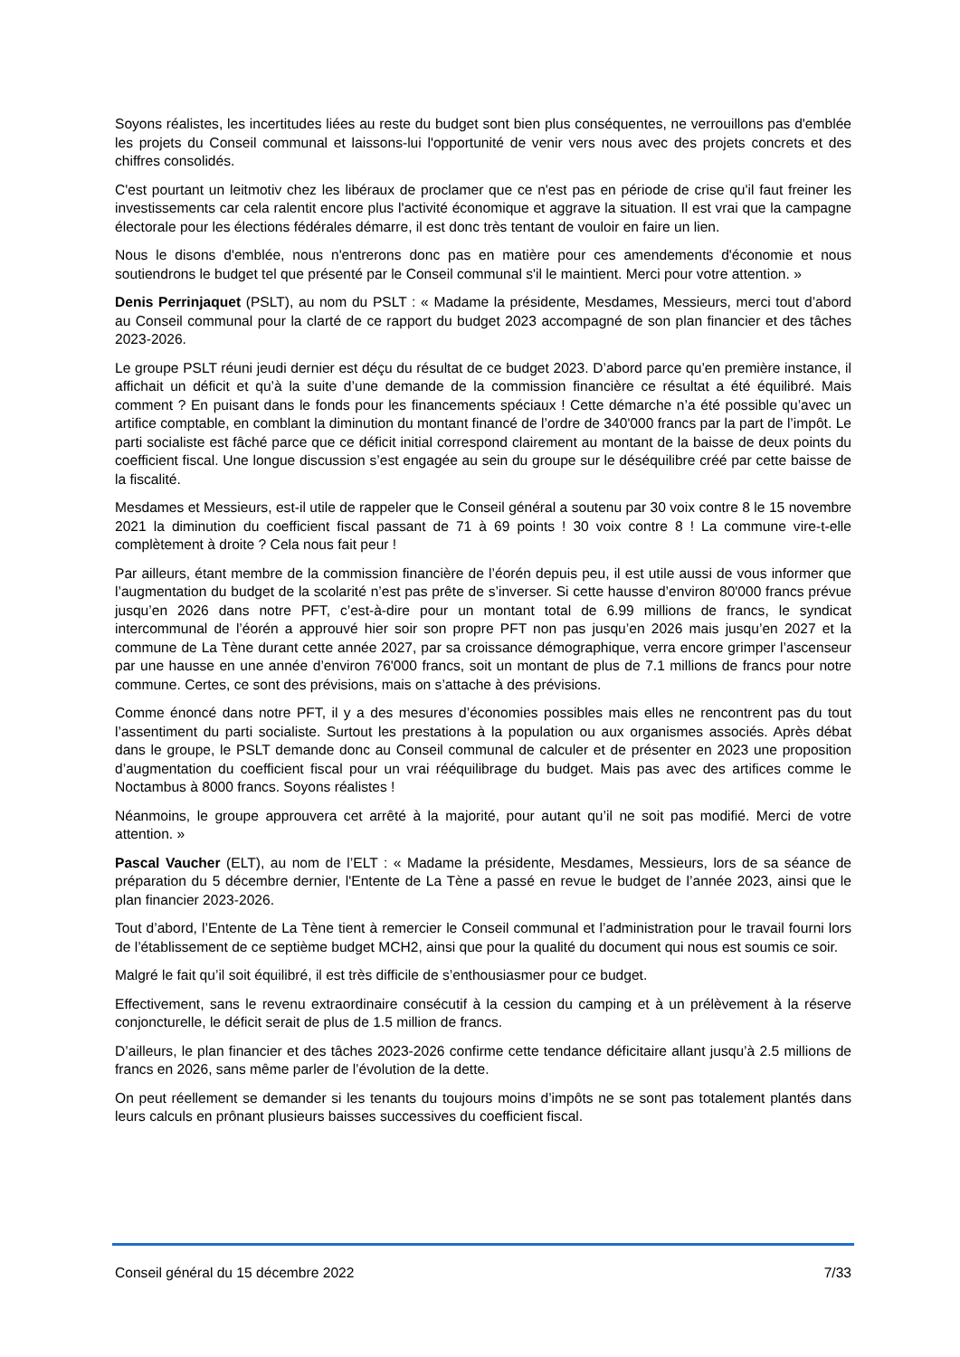Soyons réalistes, les incertitudes liées au reste du budget sont bien plus conséquentes, ne verrouillons pas d'emblée les projets du Conseil communal et laissons-lui l'opportunité de venir vers nous avec des projets concrets et des chiffres consolidés.
C'est pourtant un leitmotiv chez les libéraux de proclamer que ce n'est pas en période de crise qu'il faut freiner les investissements car cela ralentit encore plus l'activité économique et aggrave la situation. Il est vrai que la campagne électorale pour les élections fédérales démarre, il est donc très tentant de vouloir en faire un lien.
Nous le disons d'emblée, nous n'entrerons donc pas en matière pour ces amendements d'économie et nous soutiendrons le budget tel que présenté par le Conseil communal s'il le maintient. Merci pour votre attention. »
Denis Perrinjaquet (PSLT), au nom du PSLT : « Madame la présidente, Mesdames, Messieurs, merci tout d’abord au Conseil communal pour la clarté de ce rapport du budget 2023 accompagné de son plan financier et des tâches 2023-2026.
Le groupe PSLT réuni jeudi dernier est déçu du résultat de ce budget 2023. D’abord parce qu’en première instance, il affichait un déficit et qu’à la suite d’une demande de la commission financière ce résultat a été équilibré. Mais comment ? En puisant dans le fonds pour les financements spéciaux ! Cette démarche n’a été possible qu’avec un artifice comptable, en comblant la diminution du montant financé de l’ordre de 340'000 francs par la part de l’impôt. Le parti socialiste est fâché parce que ce déficit initial correspond clairement au montant de la baisse de deux points du coefficient fiscal. Une longue discussion s’est engagée au sein du groupe sur le déséquilibre créé par cette baisse de la fiscalité.
Mesdames et Messieurs, est-il utile de rappeler que le Conseil général a soutenu par 30 voix contre 8 le 15 novembre 2021 la diminution du coefficient fiscal passant de 71 à 69 points ! 30 voix contre 8 ! La commune vire-t-elle complètement à droite ? Cela nous fait peur !
Par ailleurs, étant membre de la commission financière de l’éorén depuis peu, il est utile aussi de vous informer que l’augmentation du budget de la scolarité n’est pas prête de s’inverser. Si cette hausse d’environ 80'000 francs prévue jusqu’en 2026 dans notre PFT, c’est-à-dire pour un montant total de 6.99 millions de francs, le syndicat intercommunal de l’éorén a approuvé hier soir son propre PFT non pas jusqu’en 2026 mais jusqu’en 2027 et la commune de La Tène durant cette année 2027, par sa croissance démographique, verra encore grimper l’ascenseur par une hausse en une année d’environ 76'000 francs, soit un montant de plus de 7.1 millions de francs pour notre commune. Certes, ce sont des prévisions, mais on s’attache à des prévisions.
Comme énoncé dans notre PFT, il y a des mesures d’économies possibles mais elles ne rencontrent pas du tout l’assentiment du parti socialiste. Surtout les prestations à la population ou aux organismes associés. Après débat dans le groupe, le PSLT demande donc au Conseil communal de calculer et de présenter en 2023 une proposition d’augmentation du coefficient fiscal pour un vrai rééquilibrage du budget. Mais pas avec des artifices comme le Noctambus à 8000 francs. Soyons réalistes !
Néanmoins, le groupe approuvera cet arrêté à la majorité, pour autant qu’il ne soit pas modifié. Merci de votre attention. »
Pascal Vaucher (ELT), au nom de l’ELT : « Madame la présidente, Mesdames, Messieurs, lors de sa séance de préparation du 5 décembre dernier, l'Entente de La Tène a passé en revue le budget de l’année 2023, ainsi que le plan financier 2023-2026.
Tout d’abord, l’Entente de La Tène tient à remercier le Conseil communal et l’administration pour le travail fourni lors de l’établissement de ce septième budget MCH2, ainsi que pour la qualité du document qui nous est soumis ce soir.
Malgré le fait qu’il soit équilibré, il est très difficile de s’enthousiasmer pour ce budget.
Effectivement, sans le revenu extraordinaire consécutif à la cession du camping et à un prélèvement à la réserve conjoncturelle, le déficit serait de plus de 1.5 million de francs.
D’ailleurs, le plan financier et des tâches 2023-2026 confirme cette tendance déficitaire allant jusqu’à 2.5 millions de francs en 2026, sans même parler de l’évolution de la dette.
On peut réellement se demander si les tenants du toujours moins d’impôts ne se sont pas totalement plantés dans leurs calculs en prônant plusieurs baisses successives du coefficient fiscal.
Conseil général du 15 décembre 2022 7/33